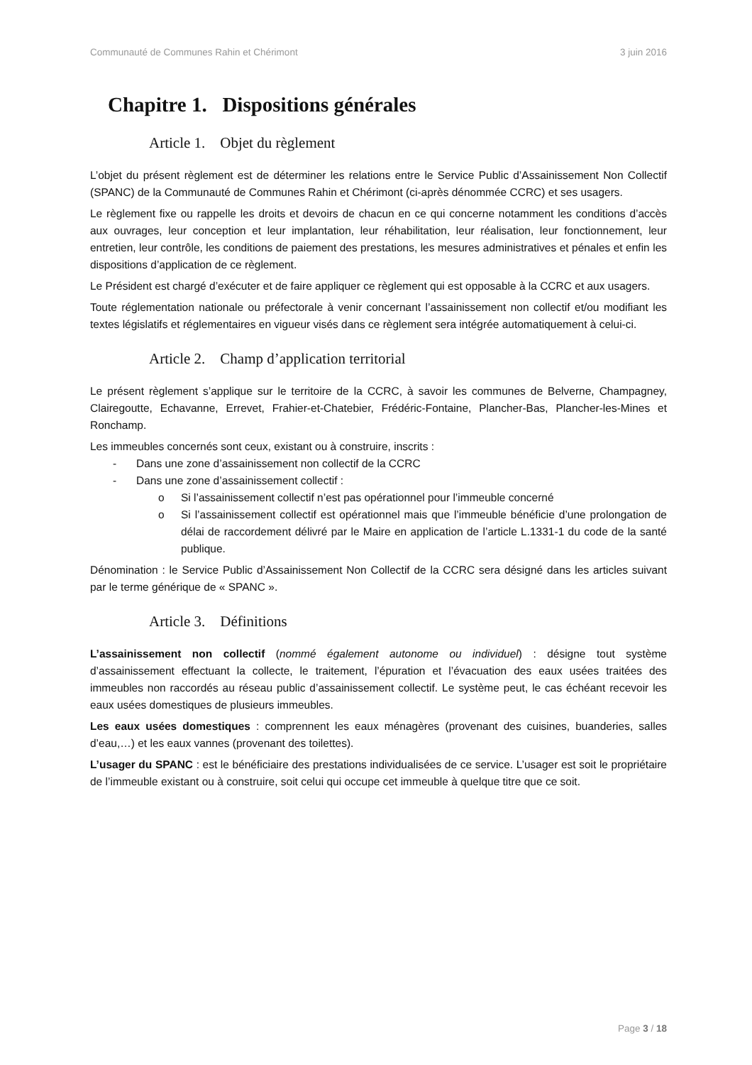Communauté de Communes Rahin et Chérimont 3 juin 2016
Chapitre 1. Dispositions générales
Article 1. Objet du règlement
L’objet du présent règlement est de déterminer les relations entre le Service Public d’Assainissement Non Collectif (SPANC) de la Communauté de Communes Rahin et Chérimont (ci-après dénommée CCRC) et ses usagers.
Le règlement fixe ou rappelle les droits et devoirs de chacun en ce qui concerne notamment les conditions d’accès aux ouvrages, leur conception et leur implantation, leur réhabilitation, leur réalisation, leur fonctionnement, leur entretien, leur contrôle, les conditions de paiement des prestations, les mesures administratives et pénales et enfin les dispositions d’application de ce règlement.
Le Président est chargé d’exécuter et de faire appliquer ce règlement qui est opposable à la CCRC et aux usagers.
Toute réglementation nationale ou préfectorale à venir concernant l’assainissement non collectif et/ou modifiant les textes législatifs et réglementaires en vigueur visés dans ce règlement sera intégrée automatiquement à celui-ci.
Article 2. Champ d’application territorial
Le présent règlement s’applique sur le territoire de la CCRC, à savoir les communes de Belverne, Champagney, Clairegoutte, Echavanne, Errevet, Frahier-et-Chatebier, Frédéric-Fontaine, Plancher-Bas, Plancher-les-Mines et Ronchamp.
Les immeubles concernés sont ceux, existant ou à construire, inscrits :
- Dans une zone d’assainissement non collectif de la CCRC
- Dans une zone d’assainissement collectif :
o Si l’assainissement collectif n’est pas opérationnel pour l’immeuble concerné
o Si l’assainissement collectif est opérationnel mais que l’immeuble bénéficie d’une prolongation de délai de raccordement délivré par le Maire en application de l’article L.1331-1 du code de la santé publique.
Dénomination : le Service Public d’Assainissement Non Collectif de la CCRC sera désigné dans les articles suivant par le terme générique de « SPANC ».
Article 3. Définitions
L’assainissement non collectif (nommé également autonome ou individuel) : désigne tout système d’assainissement effectuant la collecte, le traitement, l’épuration et l’évacuation des eaux usées traitées des immeubles non raccordés au réseau public d’assainissement collectif. Le système peut, le cas échéant recevoir les eaux usées domestiques de plusieurs immeubles.
Les eaux usées domestiques : comprennent les eaux ménagères (provenant des cuisines, buanderies, salles d’eau,…) et les eaux vannes (provenant des toilettes).
L’usager du SPANC : est le bénéficiaire des prestations individualisées de ce service. L’usager est soit le propriétaire de l’immeuble existant ou à construire, soit celui qui occupe cet immeuble à quelque titre que ce soit.
Page 3 / 18